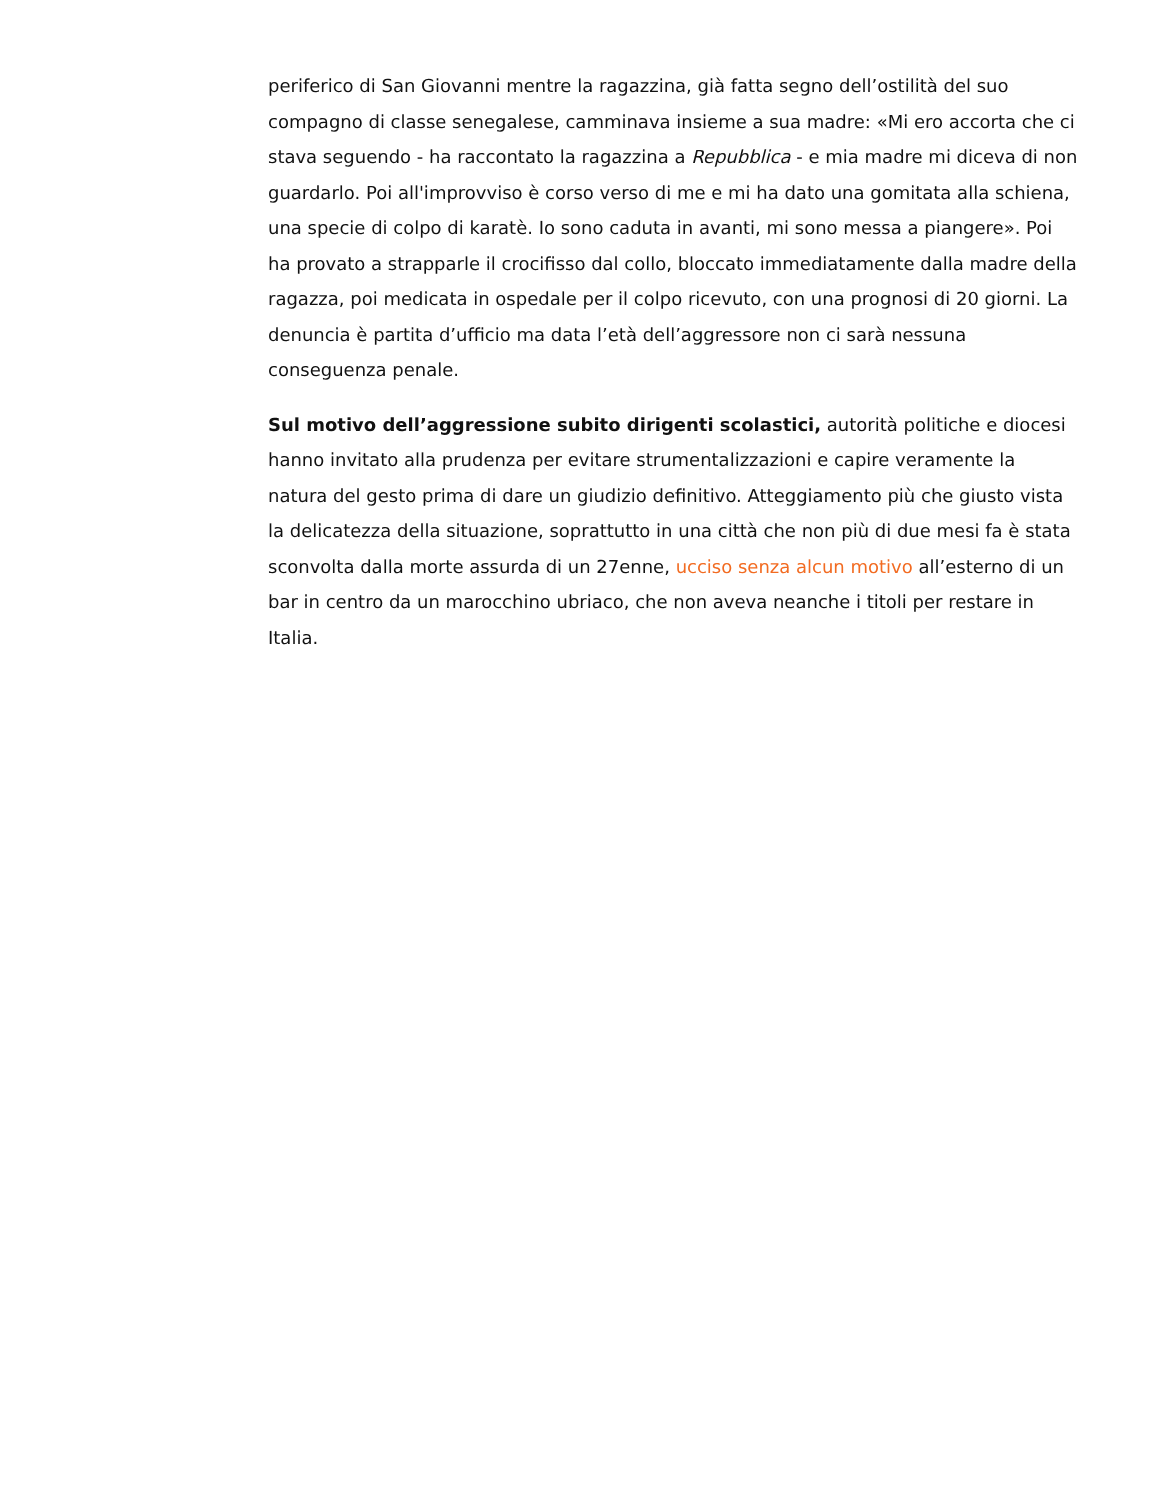periferico di San Giovanni mentre la ragazzina, già fatta segno dell’ostilità del suo compagno di classe senegalese, camminava insieme a sua madre: «Mi ero accorta che ci stava seguendo - ha raccontato la ragazzina a Repubblica - e mia madre mi diceva di non guardarlo. Poi all'improvviso è corso verso di me e mi ha dato una gomitata alla schiena, una specie di colpo di karatè. Io sono caduta in avanti, mi sono messa a piangere». Poi ha provato a strapparle il crocifisso dal collo, bloccato immediatamente dalla madre della ragazza, poi medicata in ospedale per il colpo ricevuto, con una prognosi di 20 giorni. La denuncia è partita d’ufficio ma data l’età dell’aggressore non ci sarà nessuna conseguenza penale.
Sul motivo dell’aggressione subito dirigenti scolastici, autorità politiche e diocesi hanno invitato alla prudenza per evitare strumentalizzazioni e capire veramente la natura del gesto prima di dare un giudizio definitivo. Atteggiamento più che giusto vista la delicatezza della situazione, soprattutto in una città che non più di due mesi fa è stata sconvolta dalla morte assurda di un 27enne, ucciso senza alcun motivo all’esterno di un bar in centro da un marocchino ubriaco, che non aveva neanche i titoli per restare in Italia.